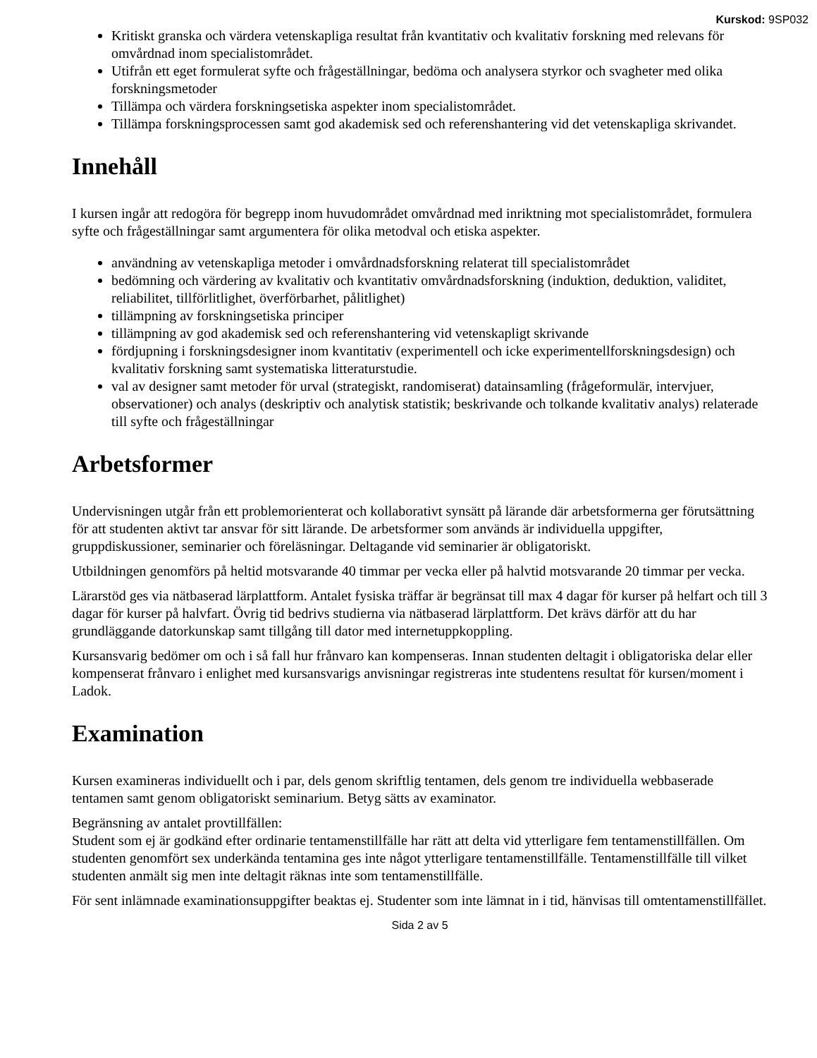Kurskod: 9SP032
Kritiskt granska och värdera vetenskapliga resultat från kvantitativ och kvalitativ forskning med relevans för omvårdnad inom specialistområdet.
Utifrån ett eget formulerat syfte och frågeställningar, bedöma och analysera styrkor och svagheter med olika forskningsmetoder
Tillämpa och värdera forskningsetiska aspekter inom specialistområdet.
Tillämpa forskningsprocessen samt god akademisk sed och referenshantering vid det vetenskapliga skrivandet.
Innehåll
I kursen ingår att redogöra för begrepp inom huvudområdet omvårdnad med inriktning mot specialistområdet, formulera syfte och frågeställningar samt argumentera för olika metodval och etiska aspekter.
användning av vetenskapliga metoder i omvårdnadsforskning relaterat till specialistområdet
bedömning och värdering av kvalitativ och kvantitativ omvårdnadsforskning (induktion, deduktion, validitet, reliabilitet, tillförlitlighet, överförbarhet, pålitlighet)
tillämpning av forskningsetiska principer
tillämpning av god akademisk sed och referenshantering vid vetenskapligt skrivande
fördjupning i forskningsdesigner inom kvantitativ (experimentell och icke experimentellforskningsdesign) och kvalitativ forskning samt systematiska litteraturstudie.
val av designer samt metoder för urval (strategiskt, randomiserat) datainsamling (frågeformulär, intervjuer, observationer) och analys (deskriptiv och analytisk statistik; beskrivande och tolkande kvalitativ analys) relaterade till syfte och frågeställningar
Arbetsformer
Undervisningen utgår från ett problemorienterat och kollaborativt synsätt på lärande där arbetsformerna ger förutsättning för att studenten aktivt tar ansvar för sitt lärande. De arbetsformer som används är individuella uppgifter, gruppdiskussioner, seminarier och föreläsningar. Deltagande vid seminarier är obligatoriskt.
Utbildningen genomförs på heltid motsvarande 40 timmar per vecka eller på halvtid motsvarande 20 timmar per vecka.
Lärarstöd ges via nätbaserad lärplattform. Antalet fysiska träffar är begränsat till max 4 dagar för kurser på helfart och till 3 dagar för kurser på halvfart. Övrig tid bedrivs studierna via nätbaserad lärplattform. Det krävs därför att du har grundläggande datorkunskap samt tillgång till dator med internetuppkoppling.
Kursansvarig bedömer om och i så fall hur frånvaro kan kompenseras. Innan studenten deltagit i obligatoriska delar eller kompenserat frånvaro i enlighet med kursansvarigs anvisningar registreras inte studentens resultat för kursen/moment i Ladok.
Examination
Kursen examineras individuellt och i par, dels genom skriftlig tentamen, dels genom tre individuella webbaserade tentamen samt genom obligatoriskt seminarium. Betyg sätts av examinator.
Begränsning av antalet provtillfällen:
Student som ej är godkänd efter ordinarie tentamenstillfälle har rätt att delta vid ytterligare fem tentamenstillfällen. Om studenten genomfört sex underkända tentamina ges inte något ytterligare tentamenstillfälle. Tentamenstillfälle till vilket studenten anmält sig men inte deltagit räknas inte som tentamenstillfälle.
För sent inlämnade examinationsuppgifter beaktas ej. Studenter som inte lämnat in i tid, hänvisas till omtentamenstillfället.
Sida 2 av 5